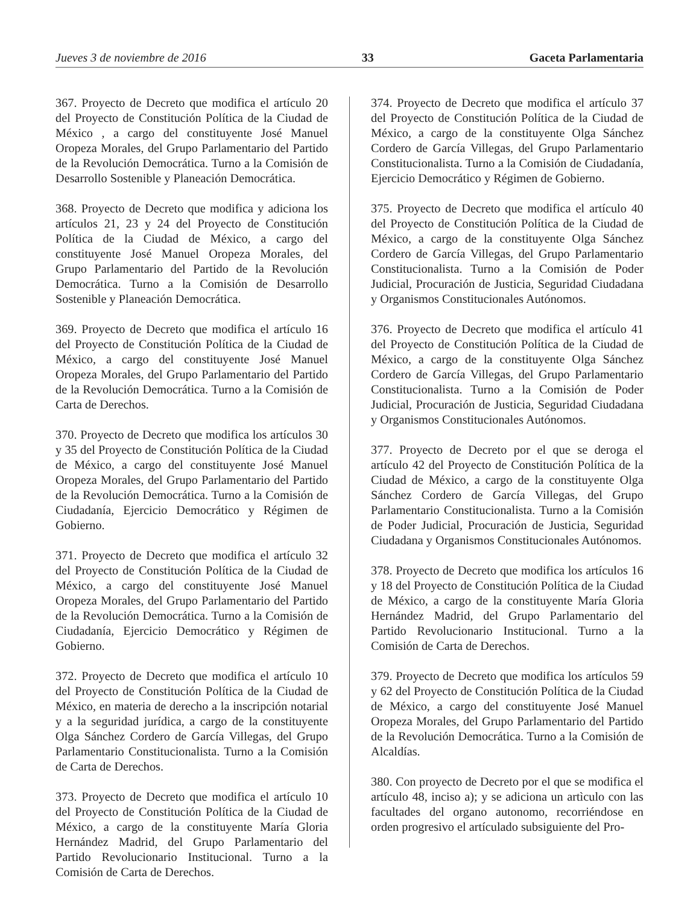Jueves 3 de noviembre de 2016 33 Gaceta Parlamentaria
367. Proyecto de Decreto que modifica el artículo 20 del Proyecto de Constitución Política de la Ciudad de México , a cargo del constituyente José Manuel Oropeza Morales, del Grupo Parlamentario del Partido de la Revolución Democrática. Turno a la Comisión de Desarrollo Sostenible y Planeación Democrática.
368. Proyecto de Decreto que modifica y adiciona los artículos 21, 23 y 24 del Proyecto de Constitución Política de la Ciudad de México, a cargo del constituyente José Manuel Oropeza Morales, del Grupo Parlamentario del Partido de la Revolución Democrática. Turno a la Comisión de Desarrollo Sostenible y Planeación Democrática.
369. Proyecto de Decreto que modifica el artículo 16 del Proyecto de Constitución Política de la Ciudad de México, a cargo del constituyente José Manuel Oropeza Morales, del Grupo Parlamentario del Partido de la Revolución Democrática. Turno a la Comisión de Carta de Derechos.
370. Proyecto de Decreto que modifica los artículos 30 y 35 del Proyecto de Constitución Política de la Ciudad de México, a cargo del constituyente José Manuel Oropeza Morales, del Grupo Parlamentario del Partido de la Revolución Democrática. Turno a la Comisión de Ciudadanía, Ejercicio Democrático y Régimen de Gobierno.
371. Proyecto de Decreto que modifica el artículo 32 del Proyecto de Constitución Política de la Ciudad de México, a cargo del constituyente José Manuel Oropeza Morales, del Grupo Parlamentario del Partido de la Revolución Democrática. Turno a la Comisión de Ciudadanía, Ejercicio Democrático y Régimen de Gobierno.
372. Proyecto de Decreto que modifica el artículo 10 del Proyecto de Constitución Política de la Ciudad de México, en materia de derecho a la inscripción notarial y a la seguridad jurídica, a cargo de la constituyente Olga Sánchez Cordero de García Villegas, del Grupo Parlamentario Constitucionalista. Turno a la Comisión de Carta de Derechos.
373. Proyecto de Decreto que modifica el artículo 10 del Proyecto de Constitución Política de la Ciudad de México, a cargo de la constituyente María Gloria Hernández Madrid, del Grupo Parlamentario del Partido Revolucionario Institucional. Turno a la Comisión de Carta de Derechos.
374. Proyecto de Decreto que modifica el artículo 37 del Proyecto de Constitución Política de la Ciudad de México, a cargo de la constituyente Olga Sánchez Cordero de García Villegas, del Grupo Parlamentario Constitucionalista. Turno a la Comisión de Ciudadanía, Ejercicio Democrático y Régimen de Gobierno.
375. Proyecto de Decreto que modifica el artículo 40 del Proyecto de Constitución Política de la Ciudad de México, a cargo de la constituyente Olga Sánchez Cordero de García Villegas, del Grupo Parlamentario Constitucionalista. Turno a la Comisión de Poder Judicial, Procuración de Justicia, Seguridad Ciudadana y Organismos Constitucionales Autónomos.
376. Proyecto de Decreto que modifica el artículo 41 del Proyecto de Constitución Política de la Ciudad de México, a cargo de la constituyente Olga Sánchez Cordero de García Villegas, del Grupo Parlamentario Constitucionalista. Turno a la Comisión de Poder Judicial, Procuración de Justicia, Seguridad Ciudadana y Organismos Constitucionales Autónomos.
377. Proyecto de Decreto por el que se deroga el artículo 42 del Proyecto de Constitución Política de la Ciudad de México, a cargo de la constituyente Olga Sánchez Cordero de García Villegas, del Grupo Parlamentario Constitucionalista. Turno a la Comisión de Poder Judicial, Procuración de Justicia, Seguridad Ciudadana y Organismos Constitucionales Autónomos.
378. Proyecto de Decreto que modifica los artículos 16 y 18 del Proyecto de Constitución Política de la Ciudad de México, a cargo de la constituyente María Gloria Hernández Madrid, del Grupo Parlamentario del Partido Revolucionario Institucional. Turno a la Comisión de Carta de Derechos.
379. Proyecto de Decreto que modifica los artículos 59 y 62 del Proyecto de Constitución Política de la Ciudad de México, a cargo del constituyente José Manuel Oropeza Morales, del Grupo Parlamentario del Partido de la Revolución Democrática. Turno a la Comisión de Alcaldías.
380. Con proyecto de Decreto por el que se modifica el artículo 48, inciso a); y se adiciona un artìculo con las facultades del organo autonomo, recorriéndose en orden progresivo el artículado subsiguiente del Pro-